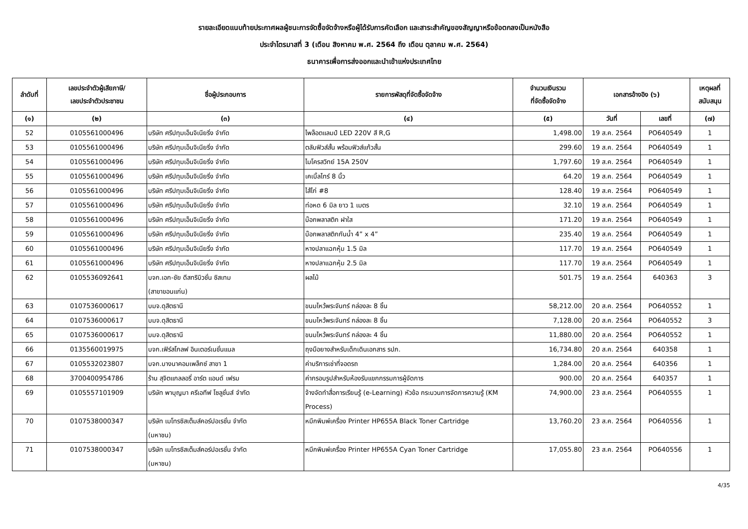รายละเอียดแนบท้ายประกาศผลผู้ชนะการจัดซื้อจัดจ้างหรือผู้ได้รับการคัดเลือก และสาระสำคัญของสัญญาหรือข้อตกลงเป็นหนังสือ
ประจำไตรมาสที่ 3 (เดือน สิงหาคม พ.ศ. 2564 ถึง เดือน ตุลาคม พ.ศ. 2564)
ธนาคารเพื่อการส่งออกและนำเข้าแห่งประเทศไทย
| ลำดับที่ | เลขประจำตัวผู้เสียภาษี/ เลขประจำตัวประชาชน | ชื่อผู้ประกอบการ | รายการพัสดุที่จัดซื้อจัดจ้าง | จำนวนเงินรวม ที่จัดซื้อจัดจ้าง | เอกสารอ้างอิง (๖) | | เหตุผลที่ สนับสนุน |
| --- | --- | --- | --- | --- | --- | --- | --- |
| (๑) | (๒) | (๓) | (๔) | (๕) | วันที่ | เลขที่ | (๗) |
| 52 | 0105561000496 | บริษัท ศรีปทุมเอ็นจิเนียริ่ง จำกัด | ไพล็อตแลมป์ LED 220V สี R,G | 1,498.00 | 19 ส.ค. 2564 | PO640549 | 1 |
| 53 | 0105561000496 | บริษัท ศรีปทุมเอ็นจิเนียริ่ง จำกัด | ตลับฟิวส์สั้น พร้อมฟิวส์แก้วสั้น | 299.60 | 19 ส.ค. 2564 | PO640549 | 1 |
| 54 | 0105561000496 | บริษัท ศรีปทุมเอ็นจิเนียริ่ง จำกัด | ไมโครสวิทย์ 15A 250V | 1,797.60 | 19 ส.ค. 2564 | PO640549 | 1 |
| 55 | 0105561000496 | บริษัท ศรีปทุมเอ็นจิเนียริ่ง จำกัด | เคเบิ้ลไทร์ 8 นิ้ว | 64.20 | 19 ส.ค. 2564 | PO640549 | 1 |
| 56 | 0105561000496 | บริษัท ศรีปทุมเอ็นจิเนียริ่ง จำกัด | ไส้ไก่ #8 | 128.40 | 19 ส.ค. 2564 | PO640549 | 1 |
| 57 | 0105561000496 | บริษัท ศรีปทุมเอ็นจิเนียริ่ง จำกัด | ท่อหด 6 มิล ยาว 1 เมตร | 32.10 | 19 ส.ค. 2564 | PO640549 | 1 |
| 58 | 0105561000496 | บริษัท ศรีปทุมเอ็นจิเนียริ่ง จำกัด | บ๊อกพลาสติก ฝาใส | 171.20 | 19 ส.ค. 2564 | PO640549 | 1 |
| 59 | 0105561000496 | บริษัท ศรีปทุมเอ็นจิเนียริ่ง จำกัด | บ๊อกพลาสติกกันน้ำ 4” x 4” | 235.40 | 19 ส.ค. 2564 | PO640549 | 1 |
| 60 | 0105561000496 | บริษัท ศรีปทุมเอ็นจิเนียริ่ง จำกัด | หางปลาแฉกหุ้ม 1.5 มิล | 117.70 | 19 ส.ค. 2564 | PO640549 | 1 |
| 61 | 0105561000496 | บริษัท ศรีปทุมเอ็นจิเนียริ่ง จำกัด | หางปลาแฉกหุ้ม 2.5 มิล | 117.70 | 19 ส.ค. 2564 | PO640549 | 1 |
| 62 | 0105536092641 | บจก.เอก-ชัย ดีสทริบิวชั่น ซิสเทม (สาขาขอนแก่น) | ผลไม้ | 501.75 | 19 ส.ค. 2564 | 640363 | 3 |
| 63 | 0107536000617 | บมจ.ดุสิตธานี | ขนมไหว้พระจันทร์ กล่องละ 8 ชิ้น | 58,212.00 | 20 ส.ค. 2564 | PO640552 | 1 |
| 64 | 0107536000617 | บมจ.ดุสิตธานี | ขนมไหว้พระจันทร์ กล่องละ 8 ชิ้น | 7,128.00 | 20 ส.ค. 2564 | PO640552 | 3 |
| 65 | 0107536000617 | บมจ.ดุสิตธานี | ขนมไหว้พระจันทร์ กล่องละ 4 ชิ้น | 11,880.00 | 20 ส.ค. 2564 | PO640552 | 1 |
| 66 | 0135560019975 | บจก.เฟิร์สโกลฟ อินเตอร์เนชั่นแนล | ถุงมือยางสำหรับเด็กเดินเอกสาร รปภ. | 16,734.80 | 20 ส.ค. 2564 | 640358 | 1 |
| 67 | 0105532023807 | บจก.บางนาคอมเพล็กซ์ สาขา 1 | ค่าบริการเช่าที่จอดรถ | 1,284.00 | 20 ส.ค. 2564 | 640356 | 1 |
| 68 | 3700400954786 | ร้าน สุจิตแกลลอรี่ อาร์ต แอนด์ เฟรม | ค่ากรอบรูปสำหรับห้องรับแขกกรรมการผู้จัดการ | 900.00 | 20 ส.ค. 2564 | 640357 | 1 |
| 69 | 0105557101909 | บริษัท พาบุญมา ครีเอทีฟ โซลูชั่นส์ จำกัด | จ้างจัดทำสื่อการเรียนรู้ (e-Learning) หัวข้อ กระบวนการจัดการความรู้ (KM Process) | 74,900.00 | 23 ส.ค. 2564 | PO640555 | 1 |
| 70 | 0107538000347 | บริษัท เมโทรซิสเต็มส์คอร์ปอเรชั่น จำกัด (มหาชน) | หมึกพิมพ์เครื่อง Printer HP655A Black Toner Cartridge | 13,760.20 | 23 ส.ค. 2564 | PO640556 | 1 |
| 71 | 0107538000347 | บริษัท เมโทรซิสเต็มส์คอร์ปอเรชั่น จำกัด (มหาชน) | หมึกพิมพ์เครื่อง Printer HP655A Cyan Toner Cartridge | 17,055.80 | 23 ส.ค. 2564 | PO640556 | 1 |
4/35